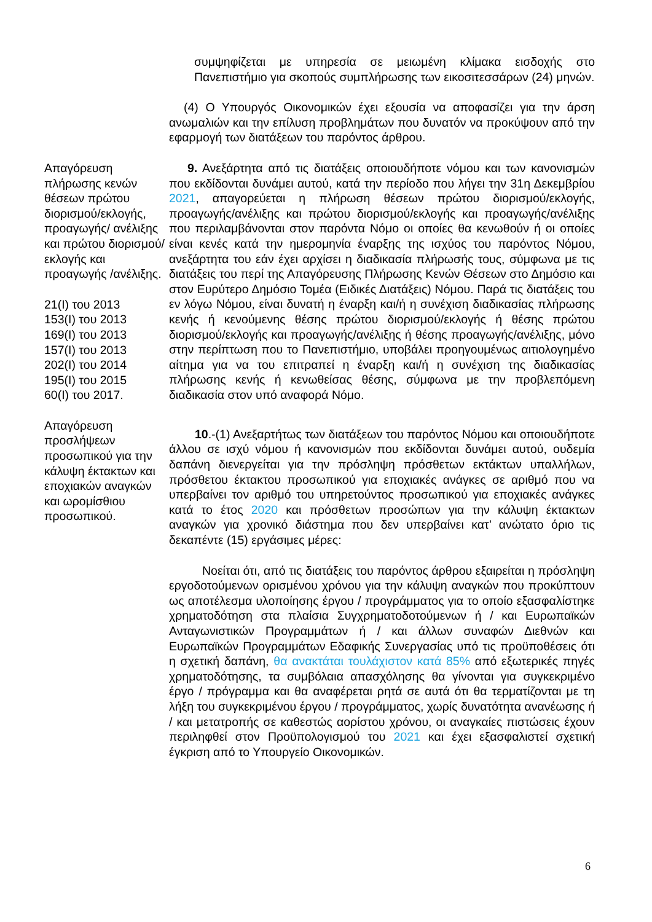συμψηφίζεται με υπηρεσία σε μειωμένη κλίμακα εισδοχής στο Πανεπιστήμιο για σκοπούς συμπλήρωσης των εικοσιτεσσάρων (24) μηνών.
(4) Ο Υπουργός Οικονομικών έχει εξουσία να αποφασίζει για την άρση ανωμαλιών και την επίλυση προβλημάτων που δυνατόν να προκύψουν από την εφαρμογή των διατάξεων του παρόντος άρθρου.
Απαγόρευση πλήρωσης κενών θέσεων πρώτου διορισμού/εκλογής, προαγωγής/ ανέλιξης και πρώτου διορισμού/εκλογής και προαγωγής /ανέλιξης.
21(Ι) του 2013
153(Ι) του 2013
169(Ι) του 2013
157(Ι) του 2013
202(Ι) του 2014
195(Ι) του 2015
60(Ι) του 2017.
9. Ανεξάρτητα από τις διατάξεις οποιουδήποτε νόμου και των κανονισμών που εκδίδονται δυνάμει αυτού, κατά την περίοδο που λήγει την 31η Δεκεμβρίου 2021, απαγορεύεται η πλήρωση θέσεων πρώτου διορισμού/εκλογής, προαγωγής/ανέλιξης και πρώτου διορισμού/εκλογής και προαγωγής/ανέλιξης που περιλαμβάνονται στον παρόντα Νόμο οι οποίες θα κενωθούν ή οι οποίες είναι κενές κατά την ημερομηνία έναρξης της ισχύος του παρόντος Νόμου, ανεξάρτητα του εάν έχει αρχίσει η διαδικασία πλήρωσής τους, σύμφωνα με τις διατάξεις του περί της Απαγόρευσης Πλήρωσης Κενών Θέσεων στο Δημόσιο και στον Ευρύτερο Δημόσιο Τομέα (Ειδικές Διατάξεις) Νόμου. Παρά τις διατάξεις του εν λόγω Νόμου, είναι δυνατή η έναρξη και/ή η συνέχιση διαδικασίας πλήρωσης κενής ή κενούμενης θέσης πρώτου διορισμού/εκλογής ή θέσης πρώτου διορισμού/εκλογής και προαγωγής/ανέλιξης ή θέσης προαγωγής/ανέλιξης, μόνο στην περίπτωση που το Πανεπιστήμιο, υποβάλει προηγουμένως αιτιολογημένο αίτημα για να του επιτραπεί η έναρξη και/ή η συνέχιση της διαδικασίας πλήρωσης κενής ή κενωθείσας θέσης, σύμφωνα με την προβλεπόμενη διαδικασία στον υπό αναφορά Νόμο.
Απαγόρευση προσλήψεων προσωπικού για την κάλυψη έκτακτων και εποχιακών αναγκών και ωρομίσθιου προσωπικού.
10.-(1) Ανεξαρτήτως των διατάξεων του παρόντος Νόμου και οποιουδήποτε άλλου σε ισχύ νόμου ή κανονισμών που εκδίδονται δυνάμει αυτού, ουδεμία δαπάνη διενεργείται για την πρόσληψη πρόσθετων εκτάκτων υπαλλήλων, πρόσθετου έκτακτου προσωπικού για εποχιακές ανάγκες σε αριθμό που να υπερβαίνει τον αριθμό του υπηρετούντος προσωπικού για εποχιακές ανάγκες κατά το έτος 2020 και πρόσθετων προσώπων για την κάλυψη έκτακτων αναγκών για χρονικό διάστημα που δεν υπερβαίνει κατ’ ανώτατο όριο τις δεκαπέντε (15) εργάσιμες μέρες:
Νοείται ότι, από τις διατάξεις του παρόντος άρθρου εξαιρείται η πρόσληψη εργοδοτούμενων ορισμένου χρόνου για την κάλυψη αναγκών που προκύπτουν ως αποτέλεσμα υλοποίησης έργου / προγράμματος για το οποίο εξασφαλίστηκε χρηματοδότηση στα πλαίσια Συγχρηματοδοτούμενων ή / και Ευρωπαϊκών Ανταγωνιστικών Προγραμμάτων ή / και άλλων συναφών Διεθνών και Ευρωπαϊκών Προγραμμάτων Εδαφικής Συνεργασίας υπό τις προϋποθέσεις ότι η σχετική δαπάνη, θα ανακτάται τουλάχιστον κατά 85% από εξωτερικές πηγές χρηματοδότησης, τα συμβόλαια απασχόλησης θα γίνονται για συγκεκριμένο έργο / πρόγραμμα και θα αναφέρεται ρητά σε αυτά ότι θα τερματίζονται με τη λήξη του συγκεκριμένου έργου / προγράμματος, χωρίς δυνατότητα ανανέωσης ή / και μετατροπής σε καθεστώς αορίστου χρόνου, οι αναγκαίες πιστώσεις έχουν περιληφθεί στον Προϋπολογισμού του 2021 και έχει εξασφαλιστεί σχετική έγκριση από το Υπουργείο Οικονομικών.
6